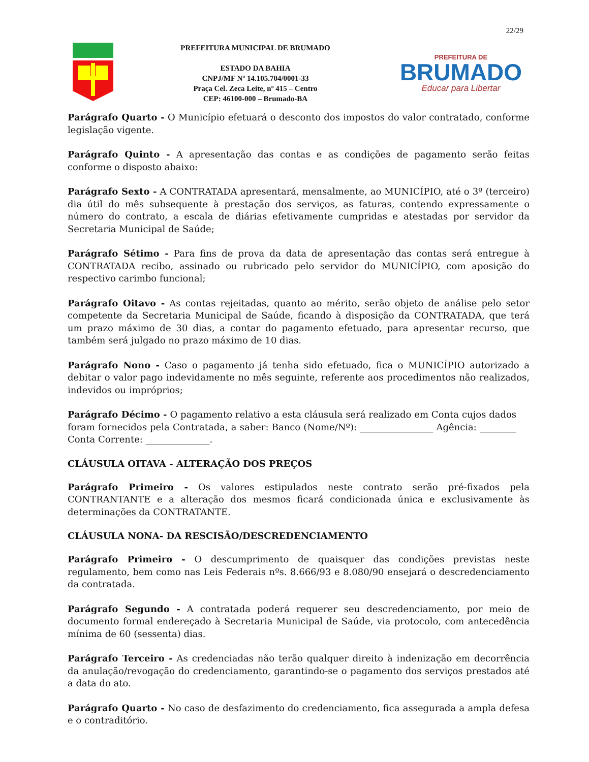22/29
PREFEITURA MUNICIPAL DE BRUMADO
ESTADO DA BAHIA
CNPJ/MF Nº 14.105.704/0001-33
Praça Cel. Zeca Leite, nº 415 – Centro
CEP: 46100-000 – Brumado-BA
PREFEITURA DE
BRUMADO
Educar para Libertar
Parágrafo Quarto - O Município efetuará o desconto dos impostos do valor contratado, conforme legislação vigente.
Parágrafo Quinto - A apresentação das contas e as condições de pagamento serão feitas conforme o disposto abaixo:
Parágrafo Sexto - A CONTRATADA apresentará, mensalmente, ao MUNICÍPIO, até o 3º (terceiro) dia útil do mês subsequente à prestação dos serviços, as faturas, contendo expressamente o número do contrato, a escala de diárias efetivamente cumpridas e atestadas por servidor da Secretaria Municipal de Saúde;
Parágrafo Sétimo - Para fins de prova da data de apresentação das contas será entregue à CONTRATADA recibo, assinado ou rubricado pelo servidor do MUNICÍPIO, com aposição do respectivo carimbo funcional;
Parágrafo Oitavo - As contas rejeitadas, quanto ao mérito, serão objeto de análise pelo setor competente da Secretaria Municipal de Saúde, ficando à disposição da CONTRATADA, que terá um prazo máximo de 30 dias, a contar do pagamento efetuado, para apresentar recurso, que também será julgado no prazo máximo de 10 dias.
Parágrafo Nono - Caso o pagamento já tenha sido efetuado, fica o MUNICÍPIO autorizado a debitar o valor pago indevidamente no mês seguinte, referente aos procedimentos não realizados, indevidos ou impróprios;
Parágrafo Décimo - O pagamento relativo a esta cláusula será realizado em Conta cujos dados foram fornecidos pela Contratada, a saber: Banco (Nome/Nº): ________________ Agência: ________ Conta Corrente: ______________.
CLÁUSULA OITAVA - ALTERAÇÃO DOS PREÇOS
Parágrafo Primeiro - Os valores estipulados neste contrato serão pré-fixados pela CONTRANTANTE e a alteração dos mesmos ficará condicionada única e exclusivamente às determinações da CONTRATANTE.
CLÁUSULA NONA- DA RESCISÃO/DESCREDENCIAMENTO
Parágrafo Primeiro - O descumprimento de quaisquer das condições previstas neste regulamento, bem como nas Leis Federais nºs. 8.666/93 e 8.080/90 ensejará o descredenciamento da contratada.
Parágrafo Segundo - A contratada poderá requerer seu descredenciamento, por meio de documento formal endereçado à Secretaria Municipal de Saúde, via protocolo, com antecedência mínima de 60 (sessenta) dias.
Parágrafo Terceiro - As credenciadas não terão qualquer direito à indenização em decorrência da anulação/revogação do credenciamento, garantindo-se o pagamento dos serviços prestados até a data do ato.
Parágrafo Quarto - No caso de desfazimento do credenciamento, fica assegurada a ampla defesa e o contraditório.